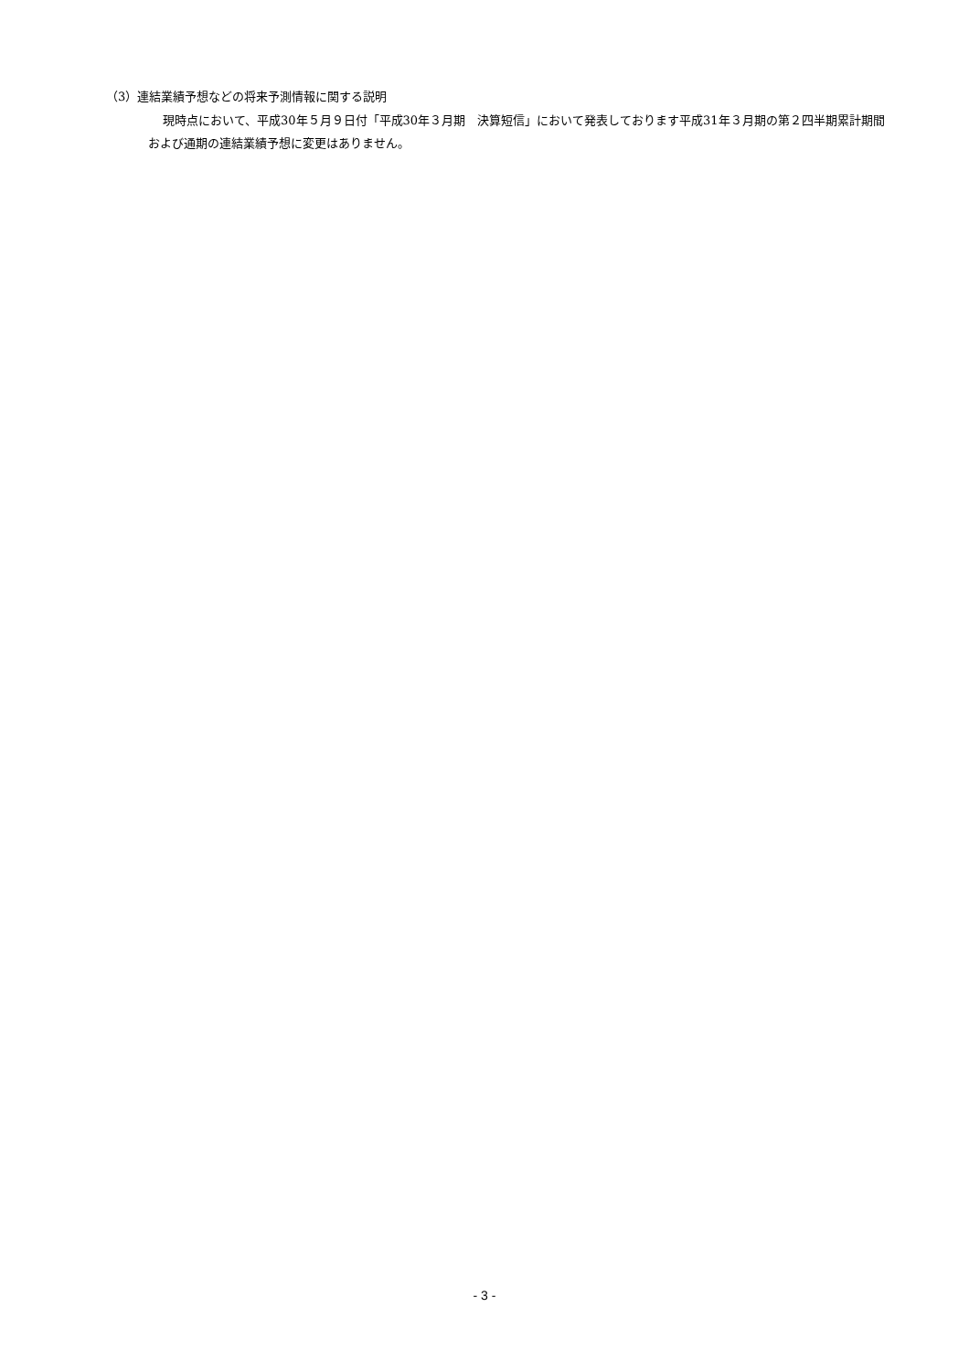（3）連結業績予想などの将来予測情報に関する説明
現時点において、平成30年５月９日付「平成30年３月期　決算短信」において発表しております平成31年３月期の第２四半期累計期間および通期の連結業績予想に変更はありません。
- 3 -